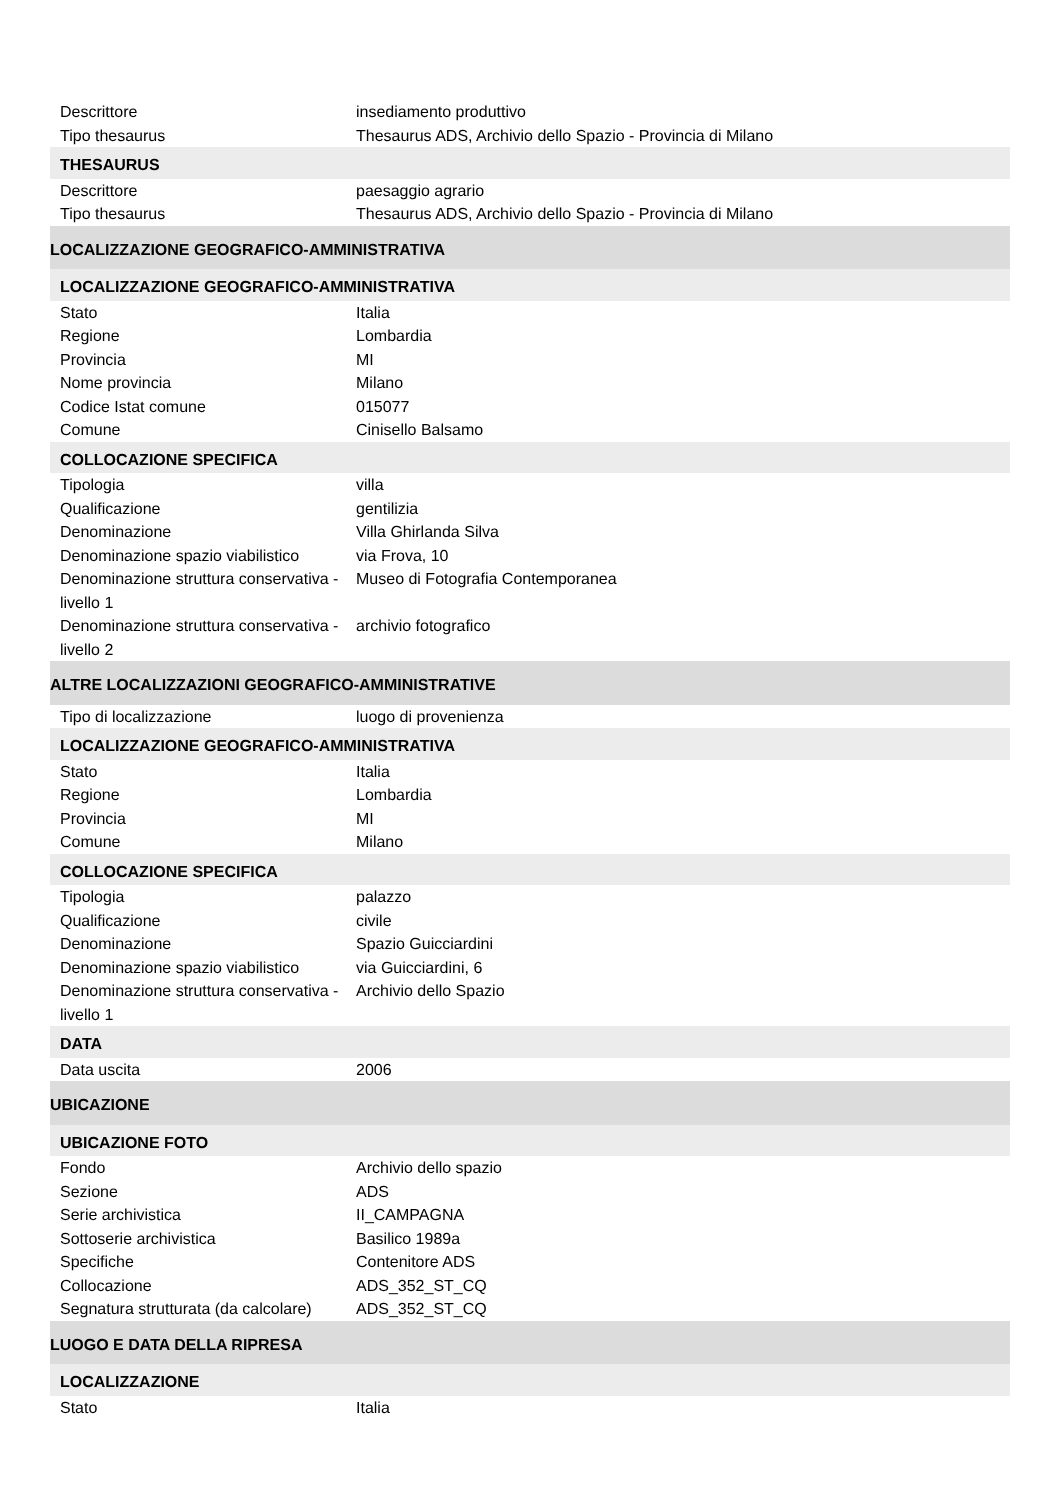| Descrittore | insediamento produttivo |
| Tipo thesaurus | Thesaurus ADS, Archivio dello Spazio - Provincia di Milano |
| THESAURUS | |
| Descrittore | paesaggio agrario |
| Tipo thesaurus | Thesaurus ADS, Archivio dello Spazio - Provincia di Milano |
| LOCALIZZAZIONE GEOGRAFICO-AMMINISTRATIVA | |
| LOCALIZZAZIONE GEOGRAFICO-AMMINISTRATIVA | |
| Stato | Italia |
| Regione | Lombardia |
| Provincia | MI |
| Nome provincia | Milano |
| Codice Istat comune | 015077 |
| Comune | Cinisello Balsamo |
| COLLOCAZIONE SPECIFICA | |
| Tipologia | villa |
| Qualificazione | gentilizia |
| Denominazione | Villa Ghirlanda Silva |
| Denominazione spazio viabilistico | via Frova, 10 |
| Denominazione struttura conservativa - livello 1 | Museo di Fotografia Contemporanea |
| Denominazione struttura conservativa - livello 2 | archivio fotografico |
| ALTRE LOCALIZZAZIONI GEOGRAFICO-AMMINISTRATIVE | |
| Tipo di localizzazione | luogo di provenienza |
| LOCALIZZAZIONE GEOGRAFICO-AMMINISTRATIVA | |
| Stato | Italia |
| Regione | Lombardia |
| Provincia | MI |
| Comune | Milano |
| COLLOCAZIONE SPECIFICA | |
| Tipologia | palazzo |
| Qualificazione | civile |
| Denominazione | Spazio Guicciardini |
| Denominazione spazio viabilistico | via Guicciardini, 6 |
| Denominazione struttura conservativa - livello 1 | Archivio dello Spazio |
| DATA | |
| Data uscita | 2006 |
| UBICAZIONE | |
| UBICAZIONE FOTO | |
| Fondo | Archivio dello spazio |
| Sezione | ADS |
| Serie archivistica | II_CAMPAGNA |
| Sottoserie archivistica | Basilico 1989a |
| Specifiche | Contenitore ADS |
| Collocazione | ADS_352_ST_CQ |
| Segnatura strutturata (da calcolare) | ADS_352_ST_CQ |
| LUOGO E DATA DELLA RIPRESA | |
| LOCALIZZAZIONE | |
| Stato | Italia |